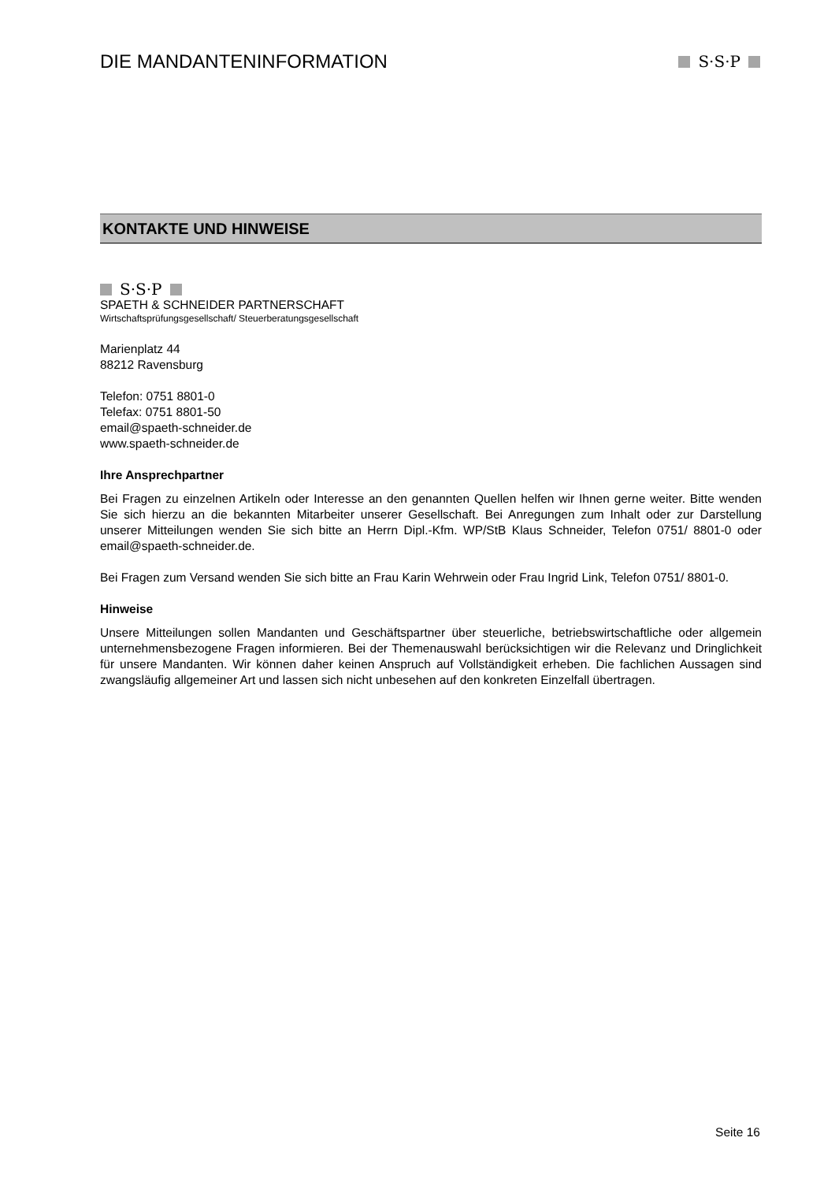DIE MANDANTENINFORMATION
S·S·P
KONTAKTE UND HINWEISE
S·S·P
SPAETH & SCHNEIDER PARTNERSCHAFT
Wirtschaftsprüfungsgesellschaft/ Steuerberatungsgesellschaft
Marienplatz 44
88212 Ravensburg
Telefon: 0751 8801-0
Telefax: 0751 8801-50
email@spaeth-schneider.de
www.spaeth-schneider.de
Ihre Ansprechpartner
Bei Fragen zu einzelnen Artikeln oder Interesse an den genannten Quellen helfen wir Ihnen gerne weiter. Bitte wenden Sie sich hierzu an die bekannten Mitarbeiter unserer Gesellschaft. Bei Anregungen zum Inhalt oder zur Darstellung unserer Mitteilungen wenden Sie sich bitte an Herrn Dipl.-Kfm. WP/StB Klaus Schneider, Telefon 0751/ 8801-0 oder email@spaeth-schneider.de.
Bei Fragen zum Versand wenden Sie sich bitte an Frau Karin Wehrwein oder Frau Ingrid Link, Telefon 0751/ 8801-0.
Hinweise
Unsere Mitteilungen sollen Mandanten und Geschäftspartner über steuerliche, betriebswirtschaftliche oder allgemein unternehmensbezogene Fragen informieren. Bei der Themenauswahl berücksichtigen wir die Relevanz und Dringlichkeit für unsere Mandanten. Wir können daher keinen Anspruch auf Vollständigkeit erheben. Die fachlichen Aussagen sind zwangsläufig allgemeiner Art und lassen sich nicht unbesehen auf den konkreten Einzelfall übertragen.
Seite 16